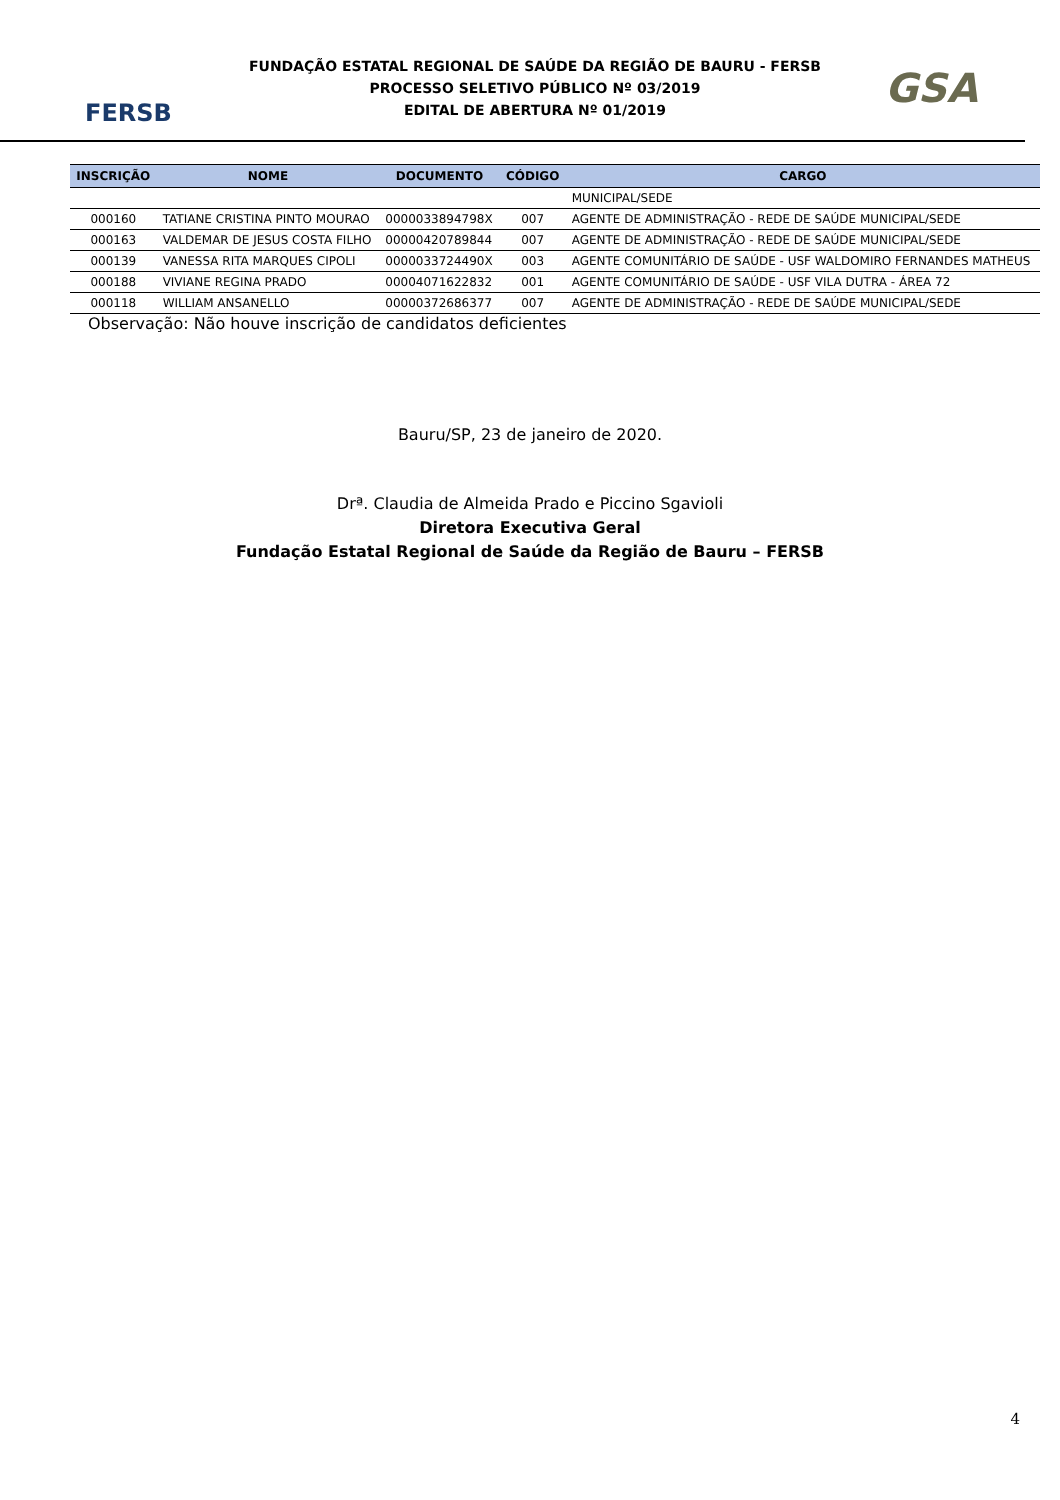FERSB
FUNDAÇÃO ESTATAL REGIONAL DE SAÚDE DA REGIÃO DE BAURU - FERSB
PROCESSO SELETIVO PÚBLICO Nº 03/2019
EDITAL DE ABERTURA Nº 01/2019
GSA
| INSCRIÇÃO | NOME | DOCUMENTO | CÓDIGO | CARGO |
| --- | --- | --- | --- | --- |
| | | | | MUNICIPAL/SEDE |
| 000160 | TATIANE CRISTINA PINTO MOURAO | 0000033894798X | 007 | AGENTE DE ADMINISTRAÇÃO - REDE DE SAÚDE MUNICIPAL/SEDE |
| 000163 | VALDEMAR DE JESUS COSTA FILHO | 00000420789844 | 007 | AGENTE DE ADMINISTRAÇÃO - REDE DE SAÚDE MUNICIPAL/SEDE |
| 000139 | VANESSA RITA MARQUES CIPOLI | 0000033724490X | 003 | AGENTE COMUNITÁRIO DE SAÚDE - USF WALDOMIRO FERNANDES MATHEUS |
| 000188 | VIVIANE REGINA PRADO | 00004071622832 | 001 | AGENTE COMUNITÁRIO DE SAÚDE - USF VILA DUTRA - ÁREA 72 |
| 000118 | WILLIAM ANSANELLO | 00000372686377 | 007 | AGENTE DE ADMINISTRAÇÃO - REDE DE SAÚDE MUNICIPAL/SEDE |
Observação: Não houve inscrição de candidatos deficientes
Bauru/SP, 23 de janeiro de 2020.
Drª. Claudia de Almeida Prado e Piccino Sgavioli
Diretora Executiva Geral
Fundação Estatal Regional de Saúde da Região de Bauru – FERSB
4